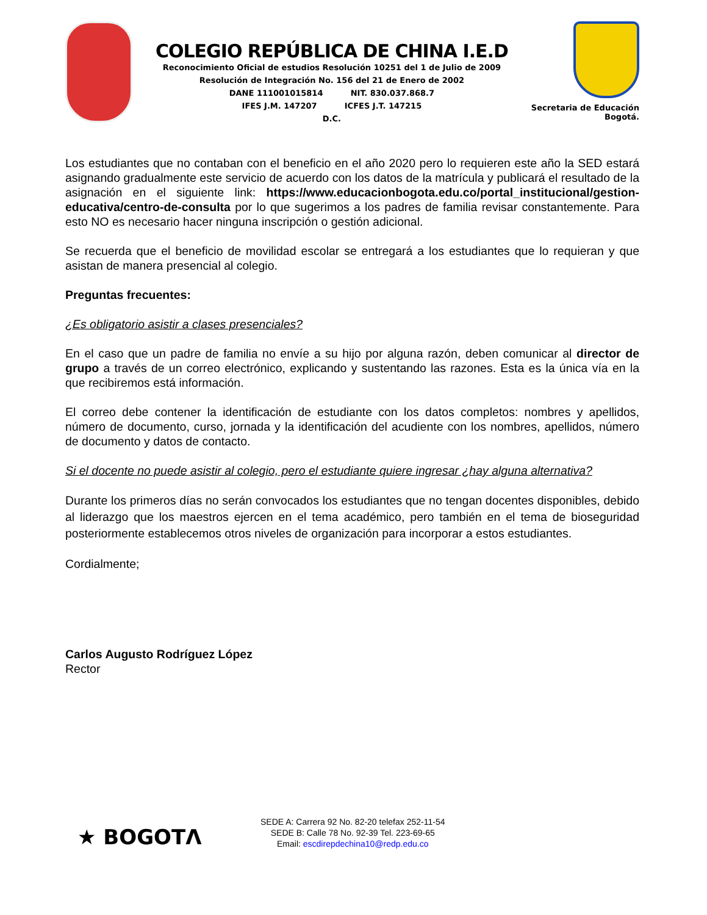COLEGIO REPÚBLICA DE CHINA I.E.D
Reconocimiento Oficial de estudios Resolución 10251 del 1 de Julio de 2009
Resolución de Integración No. 156 del 21 de Enero de 2002
DANE 111001015814 NIT. 830.037.868.7
IFES J.M. 147207 ICFES J.T. 147215
D.C.
Secretaria de Educación
Bogotá.
Los estudiantes que no contaban con el beneficio en el año 2020 pero lo requieren este año la SED estará asignando gradualmente este servicio de acuerdo con los datos de la matrícula y publicará el resultado de la asignación en el siguiente link: https://www.educacionbogota.edu.co/portal_institucional/gestion-educativa/centro-de-consulta por lo que sugerimos a los padres de familia revisar constantemente. Para esto NO es necesario hacer ninguna inscripción o gestión adicional.
Se recuerda que el beneficio de movilidad escolar se entregará a los estudiantes que lo requieran y que asistan de manera presencial al colegio.
Preguntas frecuentes:
¿Es obligatorio asistir a clases presenciales?
En el caso que un padre de familia no envíe a su hijo por alguna razón, deben comunicar al director de grupo a través de un correo electrónico, explicando y sustentando las razones. Esta es la única vía en la que recibiremos está información.
El correo debe contener la identificación de estudiante con los datos completos: nombres y apellidos, número de documento, curso, jornada y la identificación del acudiente con los nombres, apellidos, número de documento y datos de contacto.
Si el docente no puede asistir al colegio, pero el estudiante quiere ingresar ¿hay alguna alternativa?
Durante los primeros días no serán convocados los estudiantes que no tengan docentes disponibles, debido al liderazgo que los maestros ejercen en el tema académico, pero también en el tema de bioseguridad posteriormente establecemos otros niveles de organización para incorporar a estos estudiantes.
Cordialmente;
Carlos Augusto Rodríguez López
Rector
★ BOGOTΛ
SEDE A: Carrera 92 No. 82-20 telefax 252-11-54
SEDE B: Calle 78 No. 92-39 Tel. 223-69-65
Email: escdirepdechina10@redp.edu.co